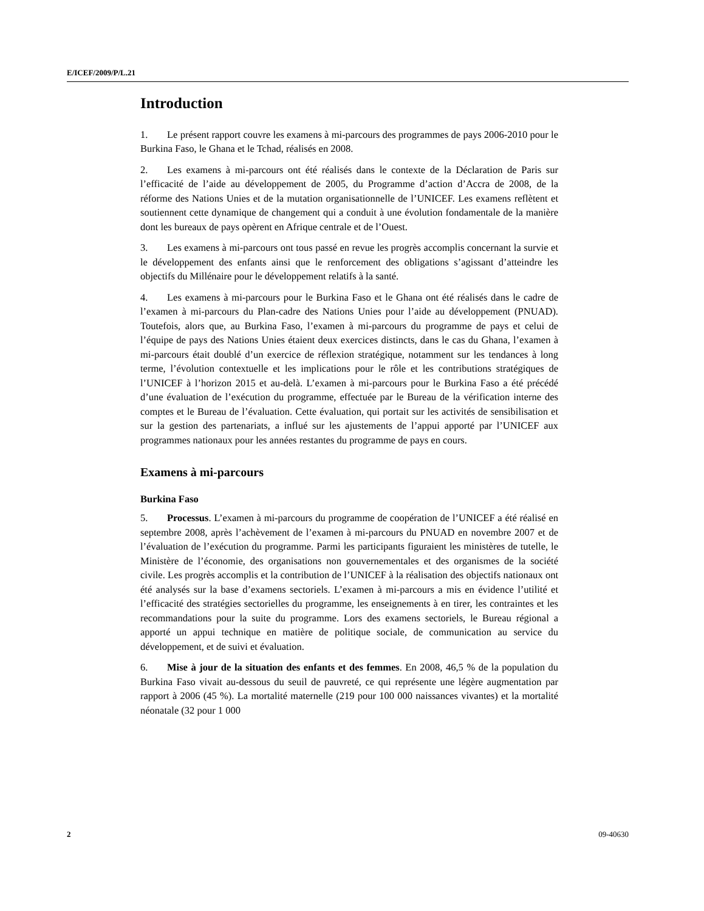E/ICEF/2009/P/L.21
Introduction
1. Le présent rapport couvre les examens à mi-parcours des programmes de pays 2006-2010 pour le Burkina Faso, le Ghana et le Tchad, réalisés en 2008.
2. Les examens à mi-parcours ont été réalisés dans le contexte de la Déclaration de Paris sur l’efficacité de l’aide au développement de 2005, du Programme d’action d’Accra de 2008, de la réforme des Nations Unies et de la mutation organisationnelle de l’UNICEF. Les examens reflètent et soutiennent cette dynamique de changement qui a conduit à une évolution fondamentale de la manière dont les bureaux de pays opèrent en Afrique centrale et de l’Ouest.
3. Les examens à mi-parcours ont tous passé en revue les progrès accomplis concernant la survie et le développement des enfants ainsi que le renforcement des obligations s’agissant d’atteindre les objectifs du Millénaire pour le développement relatifs à la santé.
4. Les examens à mi-parcours pour le Burkina Faso et le Ghana ont été réalisés dans le cadre de l’examen à mi-parcours du Plan-cadre des Nations Unies pour l’aide au développement (PNUAD). Toutefois, alors que, au Burkina Faso, l’examen à mi-parcours du programme de pays et celui de l’équipe de pays des Nations Unies étaient deux exercices distincts, dans le cas du Ghana, l’examen à mi-parcours était doublé d’un exercice de réflexion stratégique, notamment sur les tendances à long terme, l’évolution contextuelle et les implications pour le rôle et les contributions stratégiques de l’UNICEF à l’horizon 2015 et au-delà. L’examen à mi-parcours pour le Burkina Faso a été précédé d’une évaluation de l’exécution du programme, effectuée par le Bureau de la vérification interne des comptes et le Bureau de l’évaluation. Cette évaluation, qui portait sur les activités de sensibilisation et sur la gestion des partenariats, a influé sur les ajustements de l’appui apporté par l’UNICEF aux programmes nationaux pour les années restantes du programme de pays en cours.
Examens à mi-parcours
Burkina Faso
5. Processus. L’examen à mi-parcours du programme de coopération de l’UNICEF a été réalisé en septembre 2008, après l’achèvement de l’examen à mi-parcours du PNUAD en novembre 2007 et de l’évaluation de l’exécution du programme. Parmi les participants figuraient les ministères de tutelle, le Ministère de l’économie, des organisations non gouvernementales et des organismes de la société civile. Les progrès accomplis et la contribution de l’UNICEF à la réalisation des objectifs nationaux ont été analysés sur la base d’examens sectoriels. L’examen à mi-parcours a mis en évidence l’utilité et l’efficacité des stratégies sectorielles du programme, les enseignements à en tirer, les contraintes et les recommandations pour la suite du programme. Lors des examens sectoriels, le Bureau régional a apporté un appui technique en matière de politique sociale, de communication au service du développement, et de suivi et évaluation.
6. Mise à jour de la situation des enfants et des femmes. En 2008, 46,5 % de la population du Burkina Faso vivait au-dessous du seuil de pauvreté, ce qui représente une légère augmentation par rapport à 2006 (45 %). La mortalité maternelle (219 pour 100 000 naissances vivantes) et la mortalité néonatale (32 pour 1 000
2 09-40630